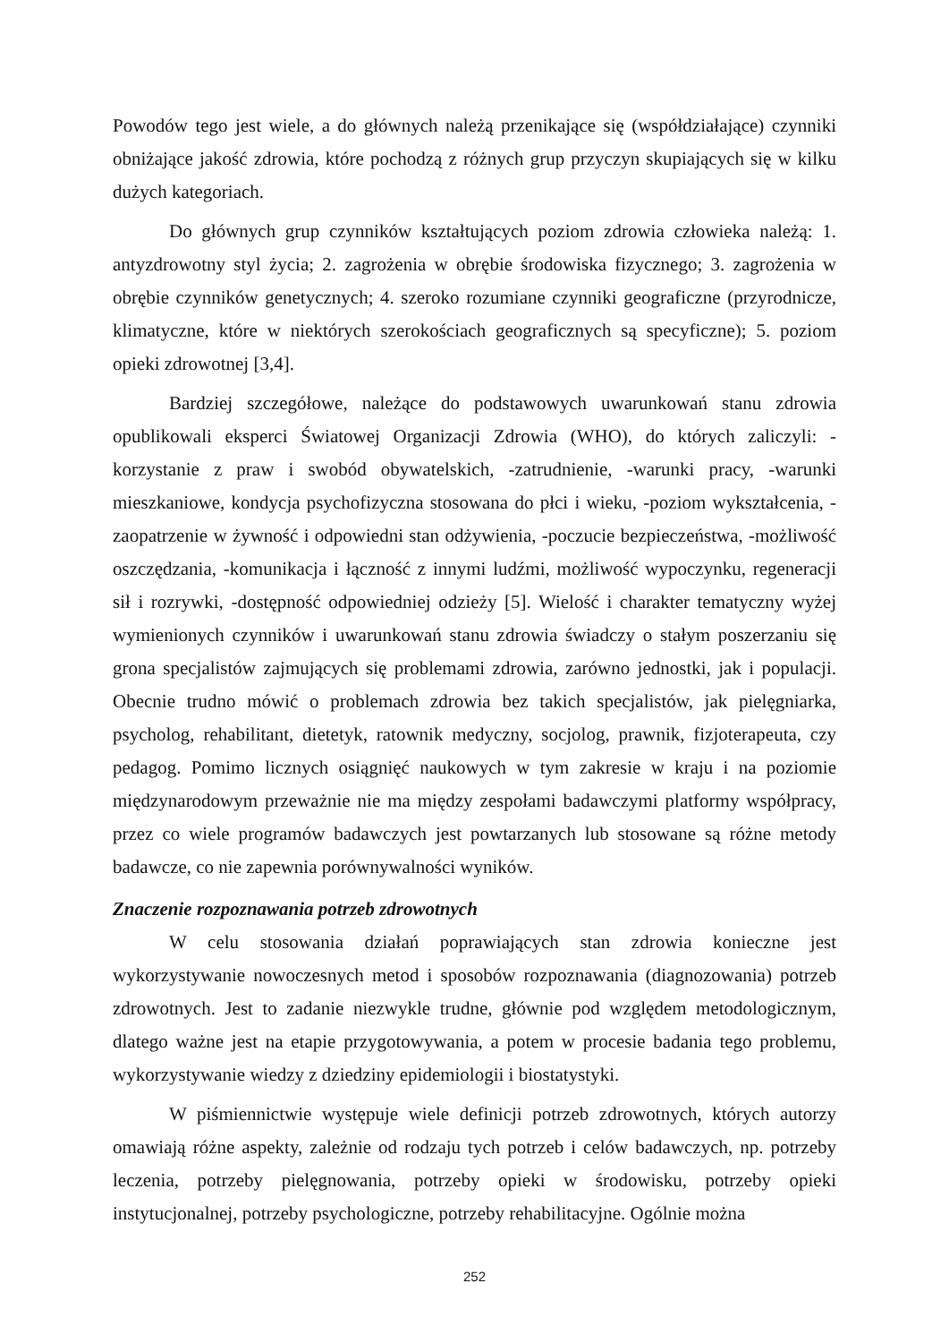Powodów tego jest wiele, a do głównych należą przenikające się (współdziałające) czynniki obniżające jakość zdrowia, które pochodzą z różnych grup przyczyn skupiających się w kilku dużych kategoriach.
Do głównych grup czynników kształtujących poziom zdrowia człowieka należą: 1. antyzdrowotny styl życia; 2. zagrożenia w obrębie środowiska fizycznego; 3. zagrożenia w obrębie czynników genetycznych; 4. szeroko rozumiane czynniki geograficzne (przyrodnicze, klimatyczne, które w niektórych szerokościach geograficznych są specyficzne); 5. poziom opieki zdrowotnej [3,4].
Bardziej szczegółowe, należące do podstawowych uwarunkowań stanu zdrowia opublikowali eksperci Światowej Organizacji Zdrowia (WHO), do których zaliczyli: -korzystanie z praw i swobód obywatelskich, -zatrudnienie, -warunki pracy, -warunki mieszkaniowe, kondycja psychofizyczna stosowana do płci i wieku, -poziom wykształcenia, -zaopatrzenie w żywność i odpowiedni stan odżywienia, -poczucie bezpieczeństwa, -możliwość oszczędzania, -komunikacja i łączność z innymi ludźmi, możliwość wypoczynku, regeneracji sił i rozrywki, -dostępność odpowiedniej odzieży [5]. Wielość i charakter tematyczny wyżej wymienionych czynników i uwarunkowań stanu zdrowia świadczy o stałym poszerzaniu się grona specjalistów zajmujących się problemami zdrowia, zarówno jednostki, jak i populacji. Obecnie trudno mówić o problemach zdrowia bez takich specjalistów, jak pielęgniarka, psycholog, rehabilitant, dietetyk, ratownik medyczny, socjolog, prawnik, fizjoterapeuta, czy pedagog. Pomimo licznych osiągnięć naukowych w tym zakresie w kraju i na poziomie międzynarodowym przeważnie nie ma między zespołami badawczymi platformy współpracy, przez co wiele programów badawczych jest powtarzanych lub stosowane są różne metody badawcze, co nie zapewnia porównywalności wyników.
Znaczenie rozpoznawania potrzeb zdrowotnych
W celu stosowania działań poprawiających stan zdrowia konieczne jest wykorzystywanie nowoczesnych metod i sposobów rozpoznawania (diagnozowania) potrzeb zdrowotnych. Jest to zadanie niezwykle trudne, głównie pod względem metodologicznym, dlatego ważne jest na etapie przygotowywania, a potem w procesie badania tego problemu, wykorzystywanie wiedzy z dziedziny epidemiologii i biostatystyki.
W piśmiennictwie występuje wiele definicji potrzeb zdrowotnych, których autorzy omawiają różne aspekty, zależnie od rodzaju tych potrzeb i celów badawczych, np. potrzeby leczenia, potrzeby pielęgnowania, potrzeby opieki w środowisku, potrzeby opieki instytucjonalnej, potrzeby psychologiczne, potrzeby rehabilitacyjne. Ogólnie można
252